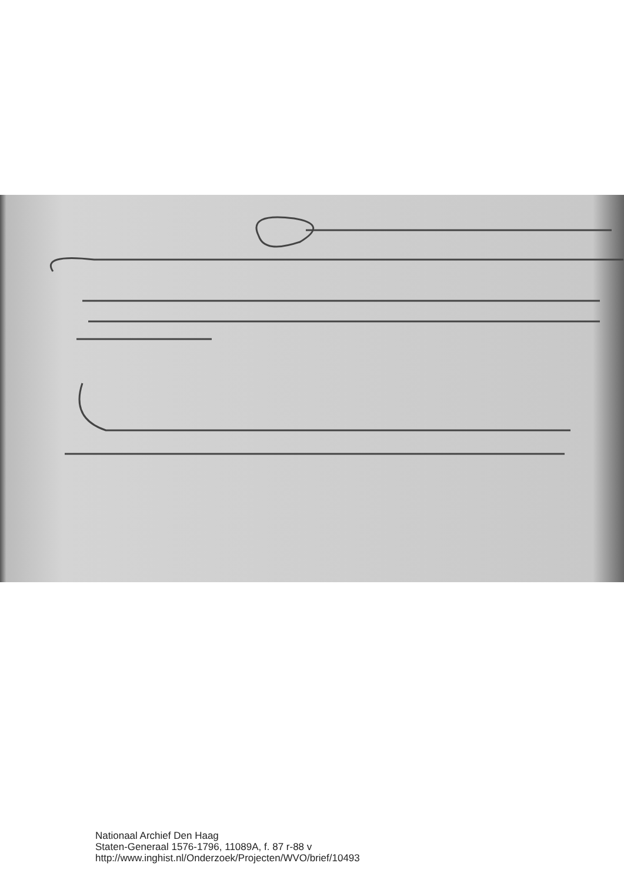Nationaal Archief Den Haag
Staten-Generaal 1576-1796, 11089A, f. 87 r-88 v
http://www.inghist.nl/Onderzoek/Projecten/WVO/brief/10493